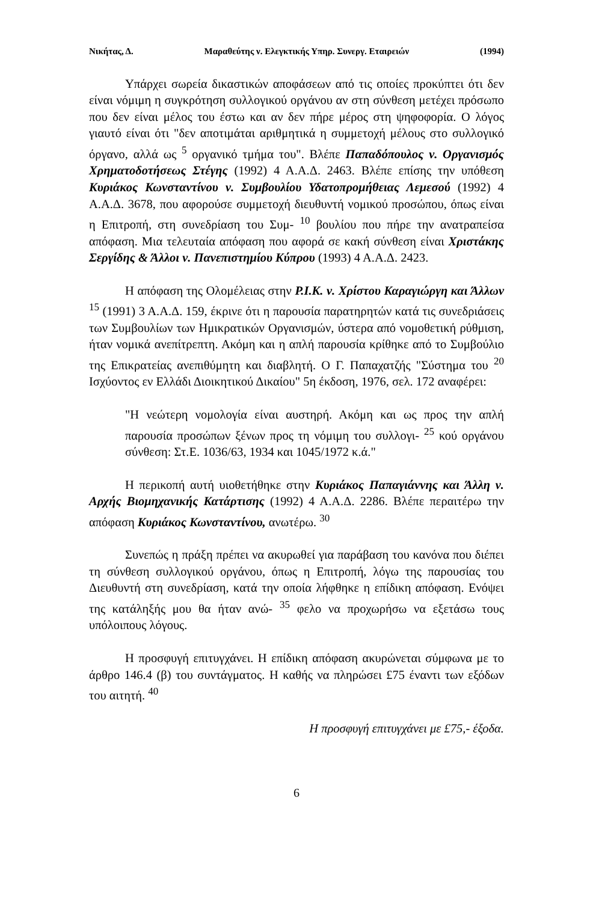Νικήτας, Δ. Μαραθεύτης ν. Ελεγκτικής Υπηρ. Συνεργ. Εταιρειών (1994)
Υπάρχει σωρεία δικαστικών αποφάσεων από τις οποίες προκύπτει ότι δεν είναι νόμιμη η συγκρότηση συλλογικού οργάνου αν στη σύνθεση μετέχει πρόσωπο που δεν είναι μέλος του έστω και αν δεν πήρε μέρος στη ψηφοφορία. Ο λόγος γιαυτό είναι ότι "δεν αποτιμάται αριθμητικά η συμμετοχή μέλους στο συλλογικό όργανο, αλλά ως <sup>5</sup> οργανικό τμήμα του". Βλέπε Παπαδόπουλος ν. Οργανισμός Χρηματοδοτήσεως Στέγης (1992) 4 Α.Α.Δ. 2463. Βλέπε επίσης την υπόθεση Κυριάκος Κωνσταντίνου ν. Συμβουλίου Υδατοπρομήθειας Λεμεσού (1992) 4 Α.Α.Δ. 3678, που αφορούσε συμμετοχή διευθυντή νομικού προσώπου, όπως είναι η Επιτροπή, στη συνεδρίαση του Συμ- <sup>10</sup> βουλίου που πήρε την ανατραπείσα απόφαση. Μια τελευταία απόφαση που αφορά σε κακή σύνθεση είναι Χριστάκης Σεργίδης & Άλλοι ν. Πανεπιστημίου Κύπρου (1993) 4 Α.Α.Δ. 2423.
Η απόφαση της Ολομέλειας στην Ρ.Ι.Κ. ν. Χρίστου Καραγιώργη και Άλλων <sup>15</sup> (1991) 3 Α.Α.Δ. 159, έκρινε ότι η παρουσία παρατηρητών κατά τις συνεδριάσεις των Συμβουλίων των Ημικρατικών Οργανισμών, ύστερα από νομοθετική ρύθμιση, ήταν νομικά ανεπίτρεπτη. Ακόμη και η απλή παρουσία κρίθηκε από το Συμβούλιο της Επικρατείας ανεπιθύμητη και διαβλητή. Ο Γ. Παπαχατζής "Σύστημα του <sup>20</sup> Ισχύοντος εν Ελλάδι Διοικητικού Δικαίου" 5η έκδοση, 1976, σελ. 172 αναφέρει:
"Η νεώτερη νομολογία είναι αυστηρή. Ακόμη και ως προς την απλή παρουσία προσώπων ξένων προς τη νόμιμη του συλλογι- <sup>25</sup> κού οργάνου σύνθεση: Στ.Ε. 1036/63, 1934 και 1045/1972 κ.ά."
Η περικοπή αυτή υιοθετήθηκε στην Κυριάκος Παπαγιάννης και Άλλη ν. Αρχής Βιομηχανικής Κατάρτισης (1992) 4 Α.Α.Δ. 2286. Βλέπε περαιτέρω την απόφαση Κυριάκος Κωνσταντίνου, ανωτέρω. <sup>30</sup>
Συνεπώς η πράξη πρέπει να ακυρωθεί για παράβαση του κανόνα που διέπει τη σύνθεση συλλογικού οργάνου, όπως η Επιτροπή, λόγω της παρουσίας του Διευθυντή στη συνεδρίαση, κατά την οποία λήφθηκε η επίδικη απόφαση. Ενόψει της κατάληξής μου θα ήταν ανώ- <sup>35</sup> φελο να προχωρήσω να εξετάσω τους υπόλοιπους λόγους.
Η προσφυγή επιτυγχάνει. Η επίδικη απόφαση ακυρώνεται σύμφωνα με το άρθρο 146.4 (β) του συντάγματος. Η καθής να πληρώσει £75 έναντι των εξόδων του αιτητή. <sup>40</sup>
Η προσφυγή επιτυγχάνει με £75,- έξοδα.
6